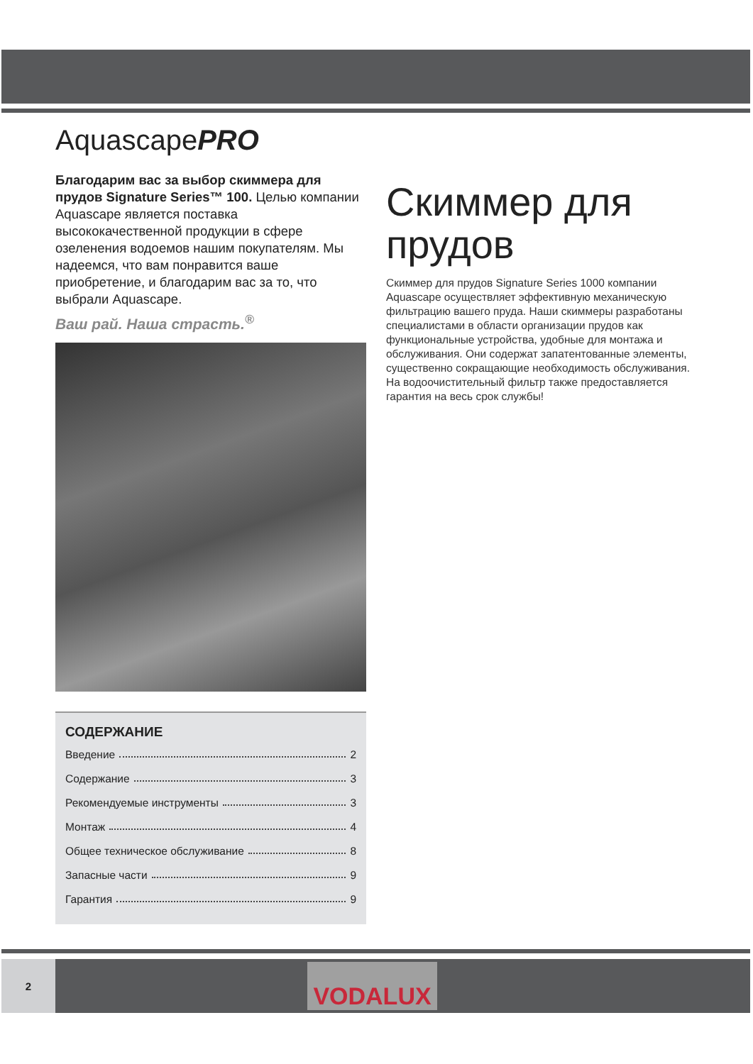AquascapePRO
Благодарим вас за выбор скиммера для прудов Signature Series™ 100. Целью компании Aquascape является поставка высококачественной продукции в сфере озеленения водоемов нашим покупателям. Мы надеемся, что вам понравится ваше приобретение, и благодарим вас за то, что выбрали Aquascape.
Ваш рай. Наша страсть.<sup>®</sup>
СОДЕРЖАНИЕ
Введение 2
Содержание 3
Рекомендуемые инструменты 3
Монтаж 4
Общее техническое обслуживание 8
Запасные части 9
Гарантия 9
Скиммер для прудов
Скиммер для прудов Signature Series 1000 компании Aquascape осуществляет эффективную механическую фильтрацию вашего пруда. Наши скиммеры разработаны специалистами в области организации прудов как функциональные устройства, удобные для монтажа и обслуживания. Они содержат запатентованные элементы, существенно сокращающие необходимость обслуживания. На водоочистительный фильтр также предоставляется гарантия на весь срок службы!
2
VODALUX